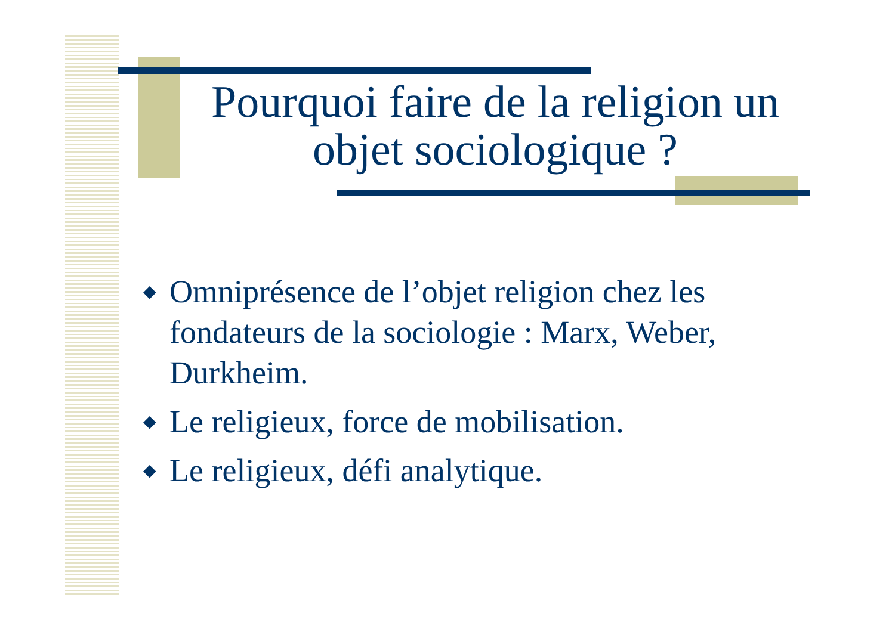Pourquoi faire de la religion un objet sociologique ?
◆ Omniprésence de l’objet religion chez les fondateurs de la sociologie : Marx, Weber, Durkheim.
◆ Le religieux, force de mobilisation.
◆ Le religieux, défi analytique.